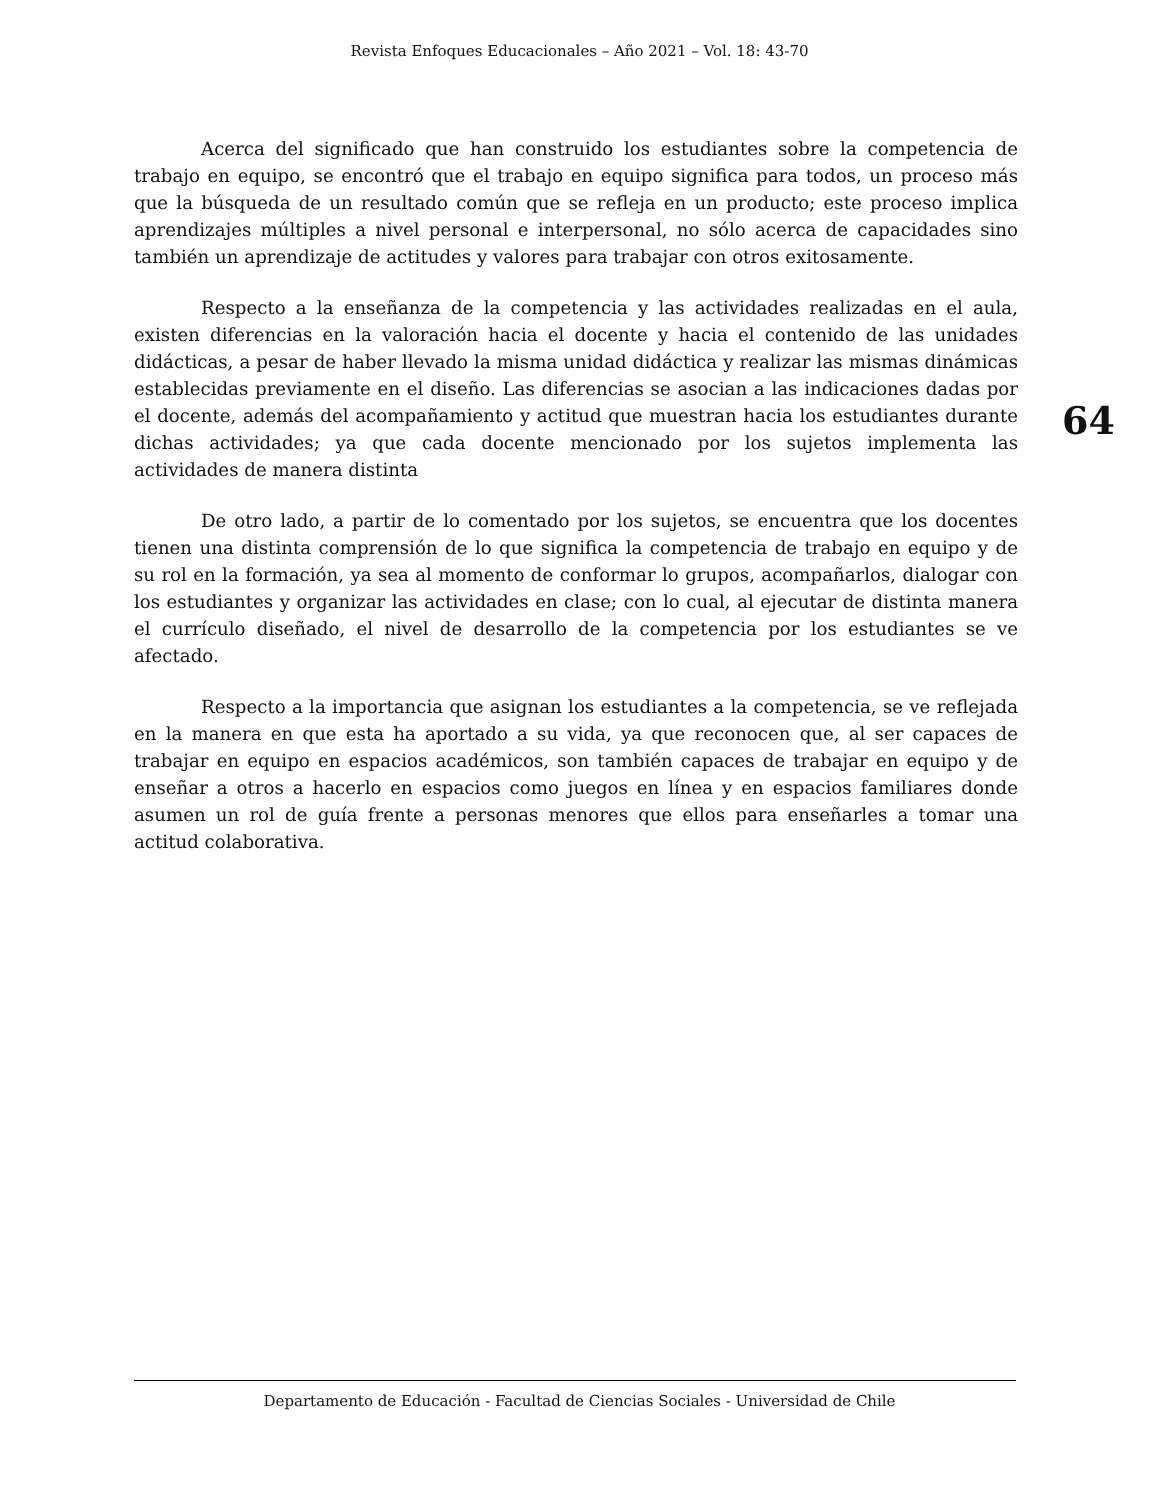Revista Enfoques Educacionales – Año 2021 – Vol. 18: 43-70
Acerca del significado que han construido los estudiantes sobre la competencia de trabajo en equipo, se encontró que el trabajo en equipo significa para todos, un proceso más que la búsqueda de un resultado común que se refleja en un producto; este proceso implica aprendizajes múltiples a nivel personal e interpersonal, no sólo acerca de capacidades sino también un aprendizaje de actitudes y valores para trabajar con otros exitosamente.
Respecto a la enseñanza de la competencia y las actividades realizadas en el aula, existen diferencias en la valoración hacia el docente y hacia el contenido de las unidades didácticas, a pesar de haber llevado la misma unidad didáctica y realizar las mismas dinámicas establecidas previamente en el diseño. Las diferencias se asocian a las indicaciones dadas por el docente, además del acompañamiento y actitud que muestran hacia los estudiantes durante dichas actividades; ya que cada docente mencionado por los sujetos implementa las actividades de manera distinta
De otro lado, a partir de lo comentado por los sujetos, se encuentra que los docentes tienen una distinta comprensión de lo que significa la competencia de trabajo en equipo y de su rol en la formación, ya sea al momento de conformar lo grupos, acompañarlos, dialogar con los estudiantes y organizar las actividades en clase; con lo cual, al ejecutar de distinta manera el currículo diseñado, el nivel de desarrollo de la competencia por los estudiantes se ve afectado.
Respecto a la importancia que asignan los estudiantes a la competencia, se ve reflejada en la manera en que esta ha aportado a su vida, ya que reconocen que, al ser capaces de trabajar en equipo en espacios académicos, son también capaces de trabajar en equipo y de enseñar a otros a hacerlo en espacios como juegos en línea y en espacios familiares donde asumen un rol de guía frente a personas menores que ellos para enseñarles a tomar una actitud colaborativa.
64
Departamento de Educación - Facultad de Ciencias Sociales - Universidad de Chile